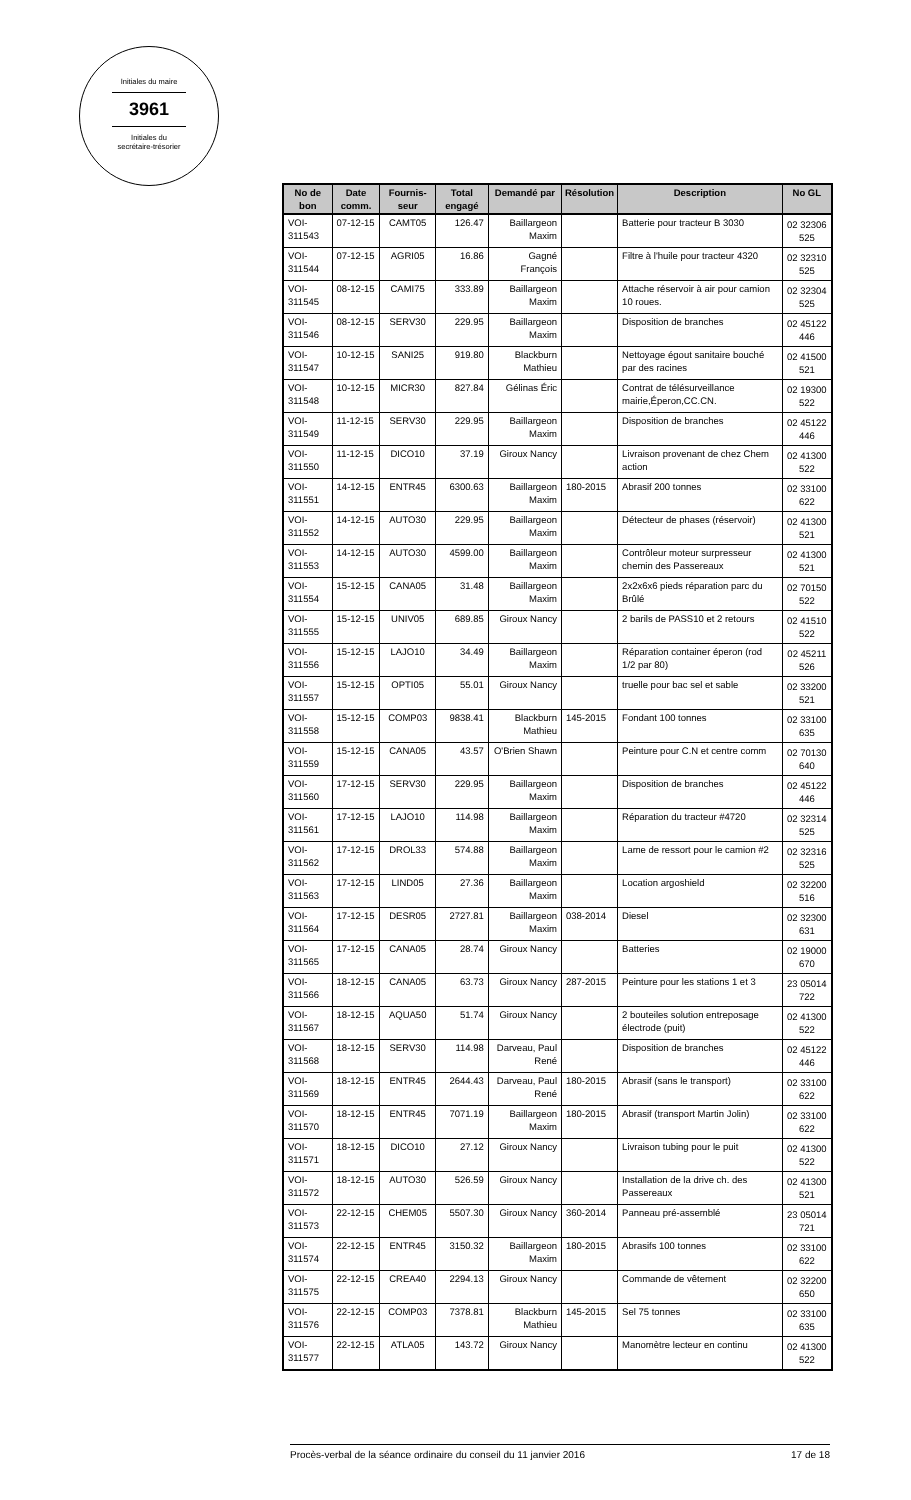Initiales du maire
3961
Initiales du
secrétaire-trésorier
| No de bon | Date comm. | Fournis-seur | Total engagé | Demandé par | Résolution | Description | No GL |
| --- | --- | --- | --- | --- | --- | --- | --- |
| VOI-311543 | 07-12-15 | CAMT05 | 126.47 | Baillargeon Maxim | | Batterie pour tracteur B 3030 | 02 32306 525 |
| VOI-311544 | 07-12-15 | AGRI05 | 16.86 | Gagné François | | Filtre à l'huile pour tracteur 4320 | 02 32310 525 |
| VOI-311545 | 08-12-15 | CAMI75 | 333.89 | Baillargeon Maxim | | Attache réservoir à air pour camion 10 roues. | 02 32304 525 |
| VOI-311546 | 08-12-15 | SERV30 | 229.95 | Baillargeon Maxim | | Disposition de branches | 02 45122 446 |
| VOI-311547 | 10-12-15 | SANI25 | 919.80 | Blackburn Mathieu | | Nettoyage égout sanitaire bouché par des racines | 02 41500 521 |
| VOI-311548 | 10-12-15 | MICR30 | 827.84 | Gélinas Éric | | Contrat de télésurveillance mairie,Éperon,CC.CN. | 02 19300 522 |
| VOI-311549 | 11-12-15 | SERV30 | 229.95 | Baillargeon Maxim | | Disposition de branches | 02 45122 446 |
| VOI-311550 | 11-12-15 | DICO10 | 37.19 | Giroux Nancy | | Livraison provenant de chez Chem action | 02 41300 522 |
| VOI-311551 | 14-12-15 | ENTR45 | 6300.63 | Baillargeon Maxim | 180-2015 | Abrasif 200 tonnes | 02 33100 622 |
| VOI-311552 | 14-12-15 | AUTO30 | 229.95 | Baillargeon Maxim | | Détecteur de phases (réservoir) | 02 41300 521 |
| VOI-311553 | 14-12-15 | AUTO30 | 4599.00 | Baillargeon Maxim | | Contrôleur moteur surpresseur chemin des Passereaux | 02 41300 521 |
| VOI-311554 | 15-12-15 | CANA05 | 31.48 | Baillargeon Maxim | | 2x2x6x6 pieds réparation parc du Brûlé | 02 70150 522 |
| VOI-311555 | 15-12-15 | UNIV05 | 689.85 | Giroux Nancy | | 2 barils de PASS10 et 2 retours | 02 41510 522 |
| VOI-311556 | 15-12-15 | LAJO10 | 34.49 | Baillargeon Maxim | | Réparation container éperon (rod 1/2 par 80) | 02 45211 526 |
| VOI-311557 | 15-12-15 | OPTI05 | 55.01 | Giroux Nancy | | truelle pour bac sel et sable | 02 33200 521 |
| VOI-311558 | 15-12-15 | COMP03 | 9838.41 | Blackburn Mathieu | 145-2015 | Fondant 100 tonnes | 02 33100 635 |
| VOI-311559 | 15-12-15 | CANA05 | 43.57 | O'Brien Shawn | | Peinture pour C.N et centre comm | 02 70130 640 |
| VOI-311560 | 17-12-15 | SERV30 | 229.95 | Baillargeon Maxim | | Disposition de branches | 02 45122 446 |
| VOI-311561 | 17-12-15 | LAJO10 | 114.98 | Baillargeon Maxim | | Réparation du tracteur #4720 | 02 32314 525 |
| VOI-311562 | 17-12-15 | DROL33 | 574.88 | Baillargeon Maxim | | Lame de ressort pour le camion #2 | 02 32316 525 |
| VOI-311563 | 17-12-15 | LIND05 | 27.36 | Baillargeon Maxim | | Location argoshield | 02 32200 516 |
| VOI-311564 | 17-12-15 | DESR05 | 2727.81 | Baillargeon Maxim | 038-2014 | Diesel | 02 32300 631 |
| VOI-311565 | 17-12-15 | CANA05 | 28.74 | Giroux Nancy | | Batteries | 02 19000 670 |
| VOI-311566 | 18-12-15 | CANA05 | 63.73 | Giroux Nancy | 287-2015 | Peinture pour les stations 1 et 3 | 23 05014 722 |
| VOI-311567 | 18-12-15 | AQUA50 | 51.74 | Giroux Nancy | | 2 bouteiles solution entreposage électrode (puit) | 02 41300 522 |
| VOI-311568 | 18-12-15 | SERV30 | 114.98 | Darveau, Paul René | | Disposition de branches | 02 45122 446 |
| VOI-311569 | 18-12-15 | ENTR45 | 2644.43 | Darveau, Paul René | 180-2015 | Abrasif (sans le transport) | 02 33100 622 |
| VOI-311570 | 18-12-15 | ENTR45 | 7071.19 | Baillargeon Maxim | 180-2015 | Abrasif (transport Martin Jolin) | 02 33100 622 |
| VOI-311571 | 18-12-15 | DICO10 | 27.12 | Giroux Nancy | | Livraison tubing pour le puit | 02 41300 522 |
| VOI-311572 | 18-12-15 | AUTO30 | 526.59 | Giroux Nancy | | Installation de la drive ch. des Passereaux | 02 41300 521 |
| VOI-311573 | 22-12-15 | CHEM05 | 5507.30 | Giroux Nancy | 360-2014 | Panneau pré-assemblé | 23 05014 721 |
| VOI-311574 | 22-12-15 | ENTR45 | 3150.32 | Baillargeon Maxim | 180-2015 | Abrasifs 100 tonnes | 02 33100 622 |
| VOI-311575 | 22-12-15 | CREA40 | 2294.13 | Giroux Nancy | | Commande de vêtement | 02 32200 650 |
| VOI-311576 | 22-12-15 | COMP03 | 7378.81 | Blackburn Mathieu | 145-2015 | Sel 75 tonnes | 02 33100 635 |
| VOI-311577 | 22-12-15 | ATLA05 | 143.72 | Giroux Nancy | | Manomètre lecteur en continu | 02 41300 522 |
Procès-verbal de la séance ordinaire du conseil du 11 janvier 2016 17 de 18